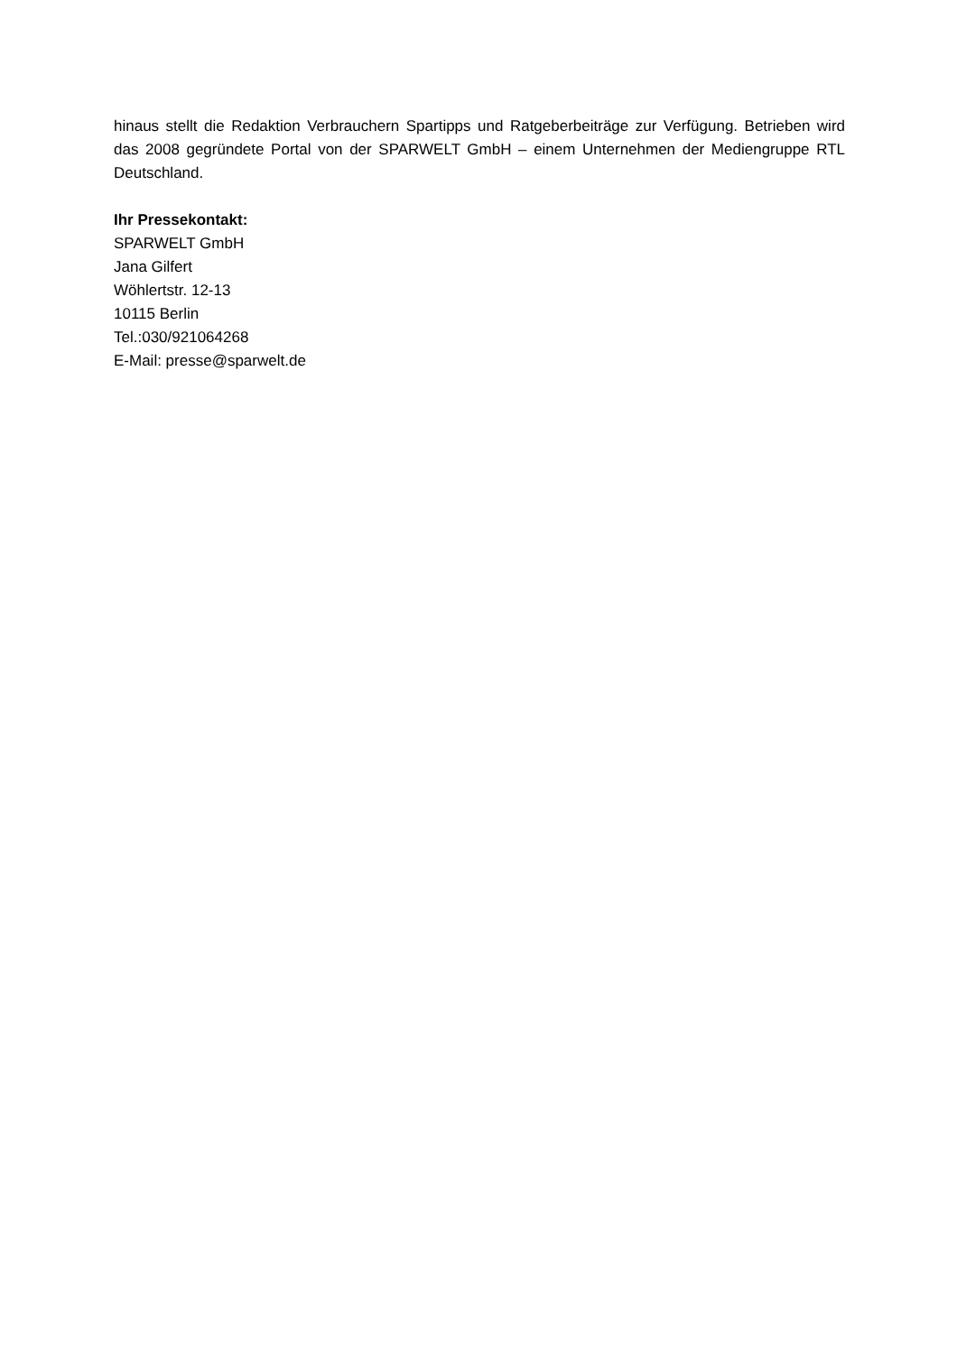hinaus stellt die Redaktion Verbrauchern Spartipps und Ratgeberbeiträge zur Verfügung. Betrieben wird das 2008 gegründete Portal von der SPARWELT GmbH – einem Unternehmen der Mediengruppe RTL Deutschland.
Ihr Pressekontakt:
SPARWELT GmbH
Jana Gilfert
Wöhlertstr. 12-13
10115 Berlin
Tel.:030/921064268
E-Mail: presse@sparwelt.de